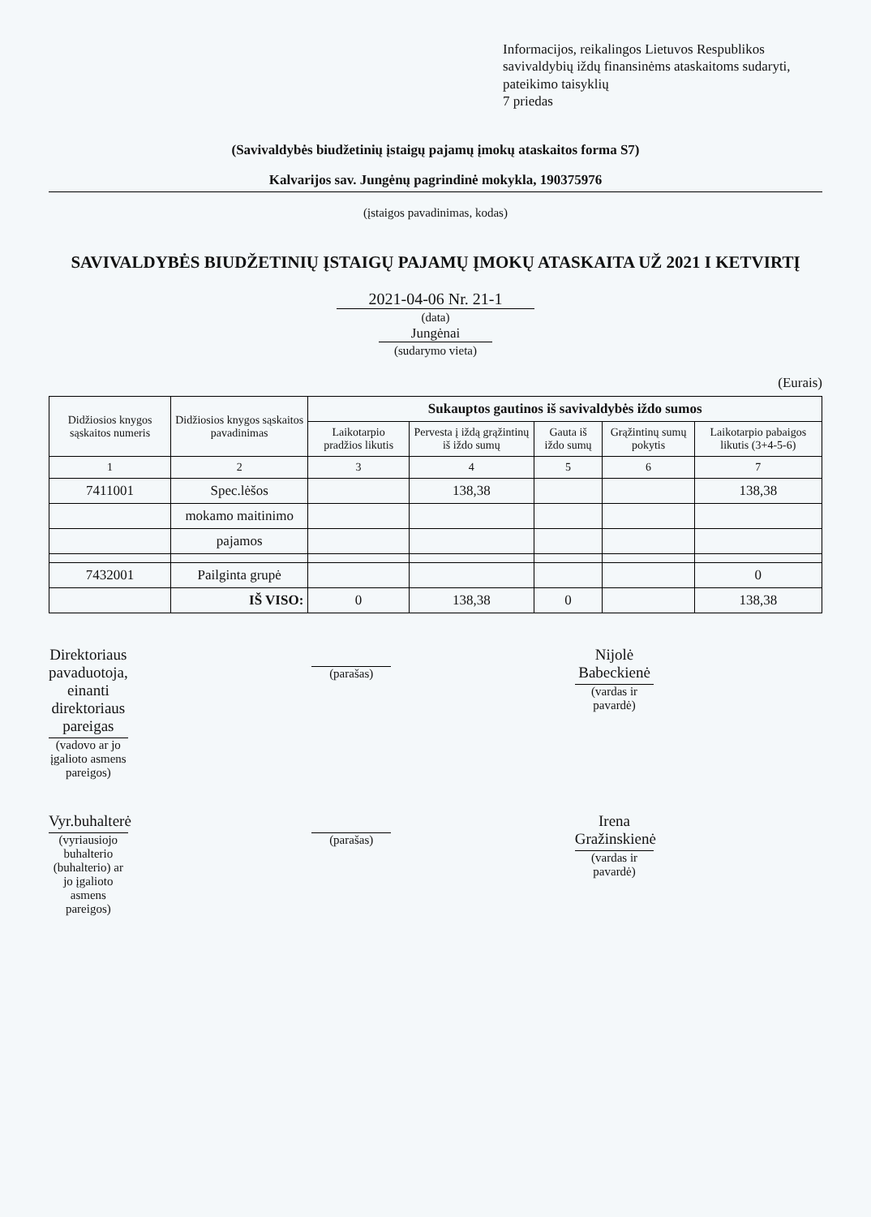Informacijos, reikalingos Lietuvos Respublikos savivaldybių iždų finansinėms ataskaitoms sudaryti, pateikimo taisyklių
7 priedas
(Savivaldybės biudžetinių įstaigų pajamų įmokų ataskaitos forma S7)
Kalvarijos sav. Jungėnų pagrindinė mokykla, 190375976
(įstaigos pavadinimas, kodas)
SAVIVALDYBĖS BIUDŽETINIŲ ĮSTAIGŲ PAJAMŲ ĮMOKŲ ATASKAITA UŽ 2021 I KETVIRTĮ
2021-04-06 Nr. 21-1
(data)
Jungėnai
(sudarymo vieta)
(Eurais)
| Didžiosios knygos sąskaitos numeris | Didžiosios knygos sąskaitos pavadinimas | Sukauptos gautinos iš savivaldybės iždo sumos | | | | |
| --- | --- | --- | --- | --- | --- | --- |
| | | Laikotarpio pradžios likutis | Pervesta į iždą grąžintinų iš iždo sumų | Gauta iš iždo sumų | Grąžintinų sumų pokytis | Laikotarpio pabaigos likutis (3+4-5-6) |
| 1 | 2 | 3 | 4 | 5 | 6 | 7 |
| 7411001 | Spec.lėšos | | 138,38 | | | 138,38 |
| | mokamo maitinimo | | | | | |
| | pajamos | | | | | |
| 7432001 | Pailginta grupė | | | | | 0 |
| | IŠ VISO: | 0 | 138,38 | 0 | | 138,38 |
Direktoriaus pavaduotoja, einanti direktoriaus pareigas
(vadovo ar jo įgalioto asmens pareigos)
(parašas)
Nijolė Babeckienė
(vardas ir pavardė)
Vyr.buhalterė
(vyriausiojo buhalterio (buhalterio) ar jo įgalioto asmens pareigos)
(parašas)
Irena Gražinskienė
(vardas ir pavardė)